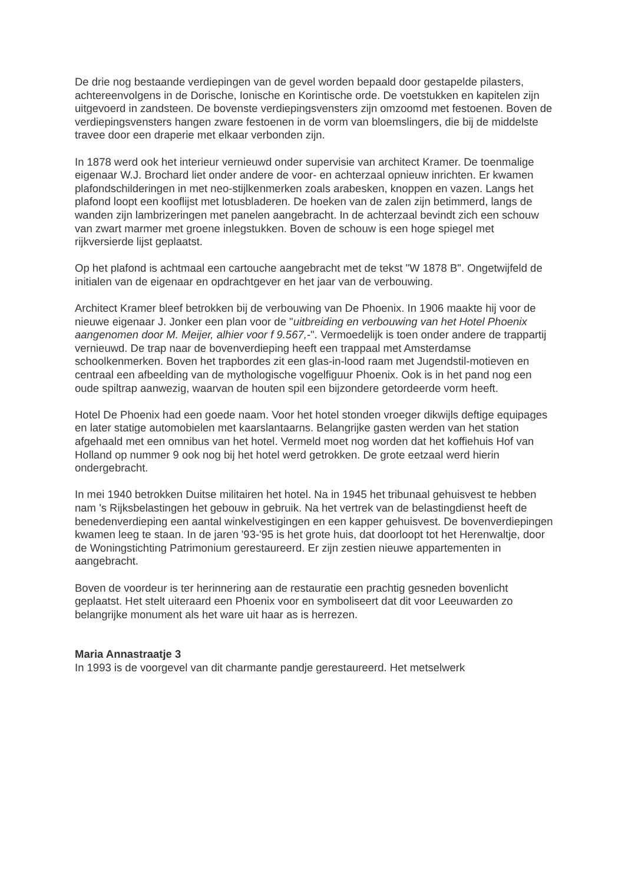De drie nog bestaande verdiepingen van de gevel worden bepaald door gestapelde pilasters, achtereenvolgens in de Dorische, Ionische en Korintische orde. De voetstukken en kapitelen zijn uitgevoerd in zandsteen. De bovenste verdiepingsvensters zijn omzoomd met festoenen. Boven de verdiepingsvensters hangen zware festoenen in de vorm van bloemslingers, die bij de middelste travee door een draperie met elkaar verbonden zijn.
In 1878 werd ook het interieur vernieuwd onder supervisie van architect Kramer. De toenmalige eigenaar W.J. Brochard liet onder andere de voor- en achterzaal opnieuw inrichten. Er kwamen plafondschilderingen in met neo-stijlkenmerken zoals arabesken, knoppen en vazen. Langs het plafond loopt een kooflijst met lotusbladeren. De hoeken van de zalen zijn betimmerd, langs de wanden zijn lambrizeringen met panelen aangebracht. In de achterzaal bevindt zich een schouw van zwart marmer met groene inlegstukken. Boven de schouw is een hoge spiegel met rijkversierde lijst geplaatst.
Op het plafond is achtmaal een cartouche aangebracht met de tekst "W 1878 B". Ongetwijfeld de initialen van de eigenaar en opdrachtgever en het jaar van de verbouwing.
Architect Kramer bleef betrokken bij de verbouwing van De Phoenix. In 1906 maakte hij voor de nieuwe eigenaar J. Jonker een plan voor de "uitbreiding en verbouwing van het Hotel Phoenix aangenomen door M. Meijer, alhier voor f 9.567,-". Vermoedelijk is toen onder andere de trappartij vernieuwd. De trap naar de bovenverdieping heeft een trappaal met Amsterdamse schoolkenmerken. Boven het trapbordes zit een glas-in-lood raam met Jugendstil-motieven en centraal een afbeelding van de mythologische vogelfiguur Phoenix. Ook is in het pand nog een oude spiltrap aanwezig, waarvan de houten spil een bijzondere getordeerde vorm heeft.
Hotel De Phoenix had een goede naam. Voor het hotel stonden vroeger dikwijls deftige equipages en later statige automobielen met kaarslantaarns. Belangrijke gasten werden van het station afgehaald met een omnibus van het hotel. Vermeld moet nog worden dat het koffiehuis Hof van Holland op nummer 9 ook nog bij het hotel werd getrokken. De grote eetzaal werd hierin ondergebracht.
In mei 1940 betrokken Duitse militairen het hotel. Na in 1945 het tribunaal gehuisvest te hebben nam 's Rijksbelastingen het gebouw in gebruik. Na het vertrek van de belastingdienst heeft de benedenverdieping een aantal winkelvestigingen en een kapper gehuisvest. De bovenverdiepingen kwamen leeg te staan. In de jaren '93-'95 is het grote huis, dat doorloopt tot het Herenwaltje, door de Woningstichting Patrimonium gerestaureerd. Er zijn zestien nieuwe appartementen in aangebracht.
Boven de voordeur is ter herinnering aan de restauratie een prachtig gesneden bovenlicht geplaatst. Het stelt uiteraard een Phoenix voor en symboliseert dat dit voor Leeuwarden zo belangrijke monument als het ware uit haar as is herrezen.
Maria Annastraatje 3
In 1993 is de voorgevel van dit charmante pandje gerestaureerd. Het metselwerk